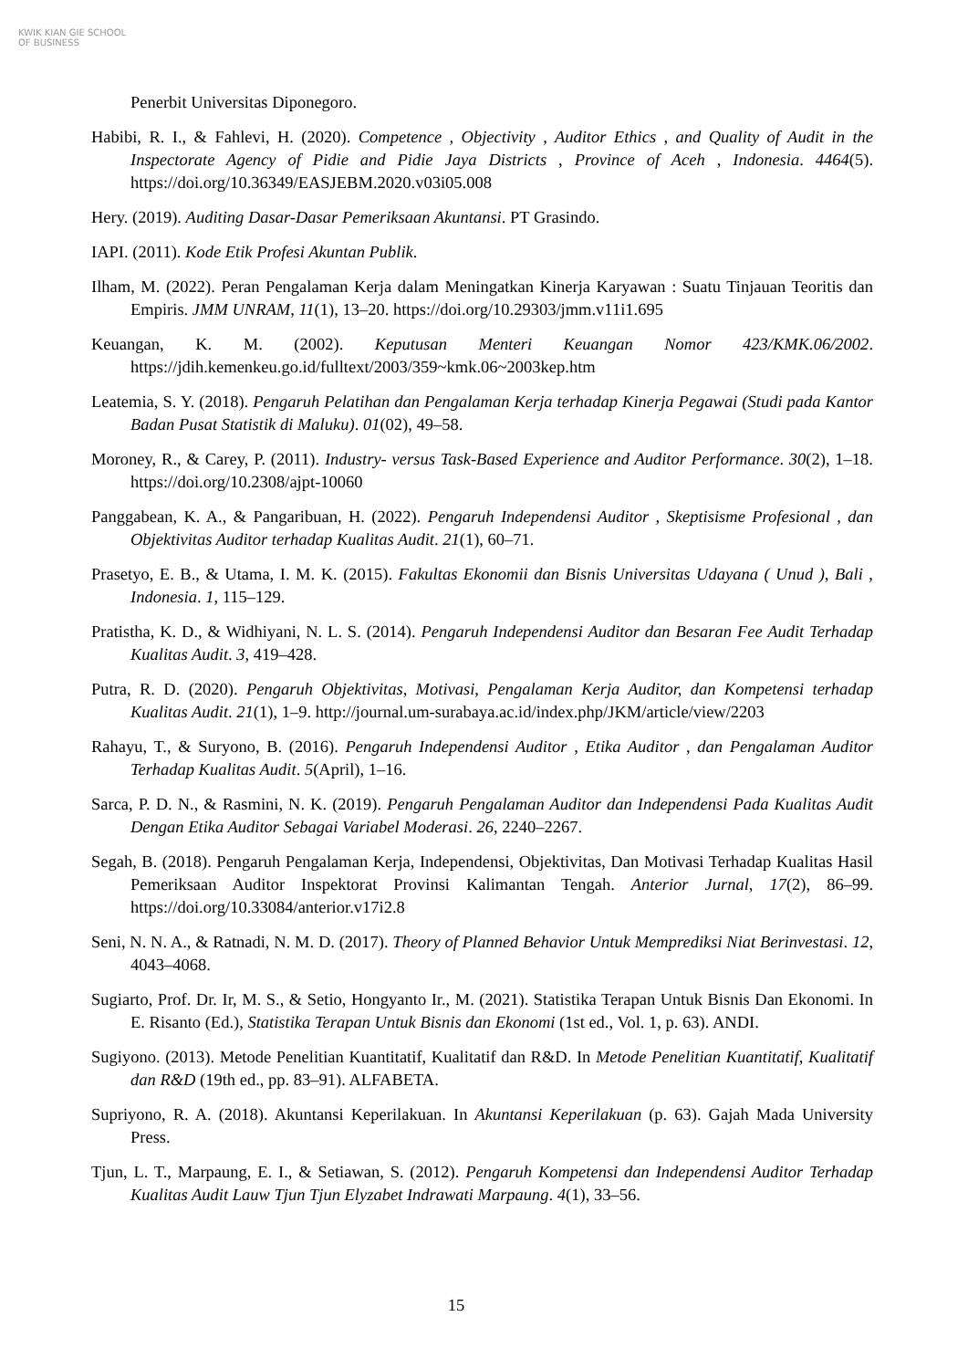KWIK KIAN GIE SCHOOL OF BUSINESS
Penerbit Universitas Diponegoro.
Habibi, R. I., & Fahlevi, H. (2020). Competence , Objectivity , Auditor Ethics , and Quality of Audit in the Inspectorate Agency of Pidie and Pidie Jaya Districts , Province of Aceh , Indonesia. 4464(5). https://doi.org/10.36349/EASJEBM.2020.v03i05.008
Hery. (2019). Auditing Dasar-Dasar Pemeriksaan Akuntansi. PT Grasindo.
IAPI. (2011). Kode Etik Profesi Akuntan Publik.
Ilham, M. (2022). Peran Pengalaman Kerja dalam Meningatkan Kinerja Karyawan : Suatu Tinjauan Teoritis dan Empiris. JMM UNRAM, 11(1), 13–20. https://doi.org/10.29303/jmm.v11i1.695
Keuangan, K. M. (2002). Keputusan Menteri Keuangan Nomor 423/KMK.06/2002. https://jdih.kemenkeu.go.id/fulltext/2003/359~kmk.06~2003kep.htm
Leatemia, S. Y. (2018). Pengaruh Pelatihan dan Pengalaman Kerja terhadap Kinerja Pegawai (Studi pada Kantor Badan Pusat Statistik di Maluku). 01(02), 49–58.
Moroney, R., & Carey, P. (2011). Industry- versus Task-Based Experience and Auditor Performance. 30(2), 1–18. https://doi.org/10.2308/ajpt-10060
Panggabean, K. A., & Pangaribuan, H. (2022). Pengaruh Independensi Auditor , Skeptisisme Profesional , dan Objektivitas Auditor terhadap Kualitas Audit. 21(1), 60–71.
Prasetyo, E. B., & Utama, I. M. K. (2015). Fakultas Ekonomii dan Bisnis Universitas Udayana ( Unud ), Bali , Indonesia. 1, 115–129.
Pratistha, K. D., & Widhiyani, N. L. S. (2014). Pengaruh Independensi Auditor dan Besaran Fee Audit Terhadap Kualitas Audit. 3, 419–428.
Putra, R. D. (2020). Pengaruh Objektivitas, Motivasi, Pengalaman Kerja Auditor, dan Kompetensi terhadap Kualitas Audit. 21(1), 1–9. http://journal.um-surabaya.ac.id/index.php/JKM/article/view/2203
Rahayu, T., & Suryono, B. (2016). Pengaruh Independensi Auditor , Etika Auditor , dan Pengalaman Auditor Terhadap Kualitas Audit. 5(April), 1–16.
Sarca, P. D. N., & Rasmini, N. K. (2019). Pengaruh Pengalaman Auditor dan Independensi Pada Kualitas Audit Dengan Etika Auditor Sebagai Variabel Moderasi. 26, 2240–2267.
Segah, B. (2018). Pengaruh Pengalaman Kerja, Independensi, Objektivitas, Dan Motivasi Terhadap Kualitas Hasil Pemeriksaan Auditor Inspektorat Provinsi Kalimantan Tengah. Anterior Jurnal, 17(2), 86–99. https://doi.org/10.33084/anterior.v17i2.8
Seni, N. N. A., & Ratnadi, N. M. D. (2017). Theory of Planned Behavior Untuk Memprediksi Niat Berinvestasi. 12, 4043–4068.
Sugiarto, Prof. Dr. Ir, M. S., & Setio, Hongyanto Ir., M. (2021). Statistika Terapan Untuk Bisnis Dan Ekonomi. In E. Risanto (Ed.), Statistika Terapan Untuk Bisnis dan Ekonomi (1st ed., Vol. 1, p. 63). ANDI.
Sugiyono. (2013). Metode Penelitian Kuantitatif, Kualitatif dan R&D. In Metode Penelitian Kuantitatif, Kualitatif dan R&D (19th ed., pp. 83–91). ALFABETA.
Supriyono, R. A. (2018). Akuntansi Keperilakuan. In Akuntansi Keperilakuan (p. 63). Gajah Mada University Press.
Tjun, L. T., Marpaung, E. I., & Setiawan, S. (2012). Pengaruh Kompetensi dan Independensi Auditor Terhadap Kualitas Audit Lauw Tjun Tjun Elyzabet Indrawati Marpaung. 4(1), 33–56.
15